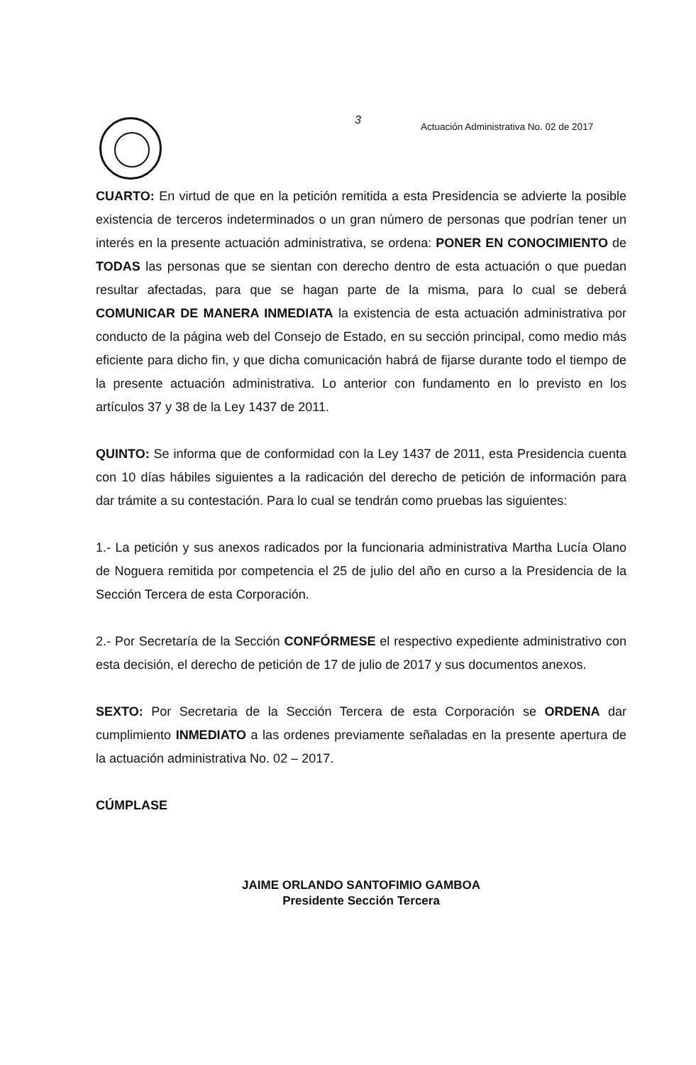3
Actuación Administrativa No. 02 de 2017
CUARTO: En virtud de que en la petición remitida a esta Presidencia se advierte la posible existencia de terceros indeterminados o un gran número de personas que podrían tener un interés en la presente actuación administrativa, se ordena: PONER EN CONOCIMIENTO de TODAS las personas que se sientan con derecho dentro de esta actuación o que puedan resultar afectadas, para que se hagan parte de la misma, para lo cual se deberá COMUNICAR DE MANERA INMEDIATA la existencia de esta actuación administrativa por conducto de la página web del Consejo de Estado, en su sección principal, como medio más eficiente para dicho fin, y que dicha comunicación habrá de fijarse durante todo el tiempo de la presente actuación administrativa. Lo anterior con fundamento en lo previsto en los artículos 37 y 38 de la Ley 1437 de 2011.
QUINTO: Se informa que de conformidad con la Ley 1437 de 2011, esta Presidencia cuenta con 10 días hábiles siguientes a la radicación del derecho de petición de información para dar trámite a su contestación. Para lo cual se tendrán como pruebas las siguientes:
1.- La petición y sus anexos radicados por la funcionaria administrativa Martha Lucía Olano de Noguera remitida por competencia el 25 de julio del año en curso a la Presidencia de la Sección Tercera de esta Corporación.
2.- Por Secretaría de la Sección CONFÓRMESE el respectivo expediente administrativo con esta decisión, el derecho de petición de 17 de julio de 2017 y sus documentos anexos.
SEXTO: Por Secretaria de la Sección Tercera de esta Corporación se ORDENA dar cumplimiento INMEDIATO a las ordenes previamente señaladas en la presente apertura de la actuación administrativa No. 02 – 2017.
CÚMPLASE
JAIME ORLANDO SANTOFIMIO GAMBOA
Presidente Sección Tercera